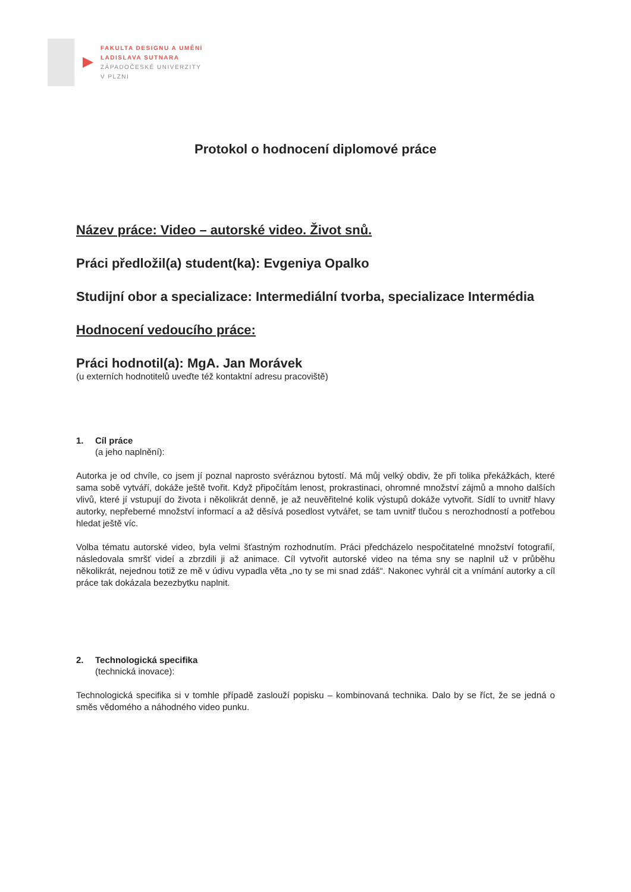FAKULTA DESIGNU A UMĚNÍ
LADISLAVA SUTNARA
ZÁPADOČESKÉ UNIVERZITY
V PLZNI
Protokol o hodnocení diplomové práce
Název práce: Video – autorské video. Život snů.
Práci předložil(a) student(ka): Evgeniya Opalko
Studijní obor a specializace: Intermediální tvorba, specializace Intermédia
Hodnocení vedoucího práce:
Práci hodnotil(a): MgA. Jan Morávek
(u externích hodnotitelů uveďte též kontaktní adresu pracoviště)
1. Cíl práce
(a jeho naplnění):
Autorka je od chvíle, co jsem jí poznal naprosto svéráznou bytostí. Má můj velký obdiv, že při tolika překážkách, které sama sobě vytváří, dokáže ještě tvořit. Když připočítám lenost, prokrastinaci, ohromné množství zájmů a mnoho dalších vlivů, které jí vstupují do života i několikrát denně, je až neuvěřitelné kolik výstupů dokáže vytvořit. Sídlí to uvnitř hlavy autorky, nepřeberné množství informací a až děsívá posedlost vytvářet, se tam uvnitř tlučou s nerozhodností a potřebou hledat ještě víc.
Volba tématu autorské video, byla velmi šťastným rozhodnutím. Práci předcházelo nespočitatelné množství fotografií, následovala smršť videí a zbrzdili ji až animace. Cíl vytvořit autorské video na téma sny se naplnil už v průběhu několikrát, nejednou totiž ze mě v údivu vypadla věta „no ty se mi snad zdáš“. Nakonec vyhrál cit a vnímání autorky a cíl práce tak dokázala bezezbytku naplnit.
2. Technologická specifika
(technická inovace):
Technologická specifika si v tomhle případě zaslouží popisku – kombinovaná technika. Dalo by se říct, že se jedná o směs vědomého a náhodného video punku.